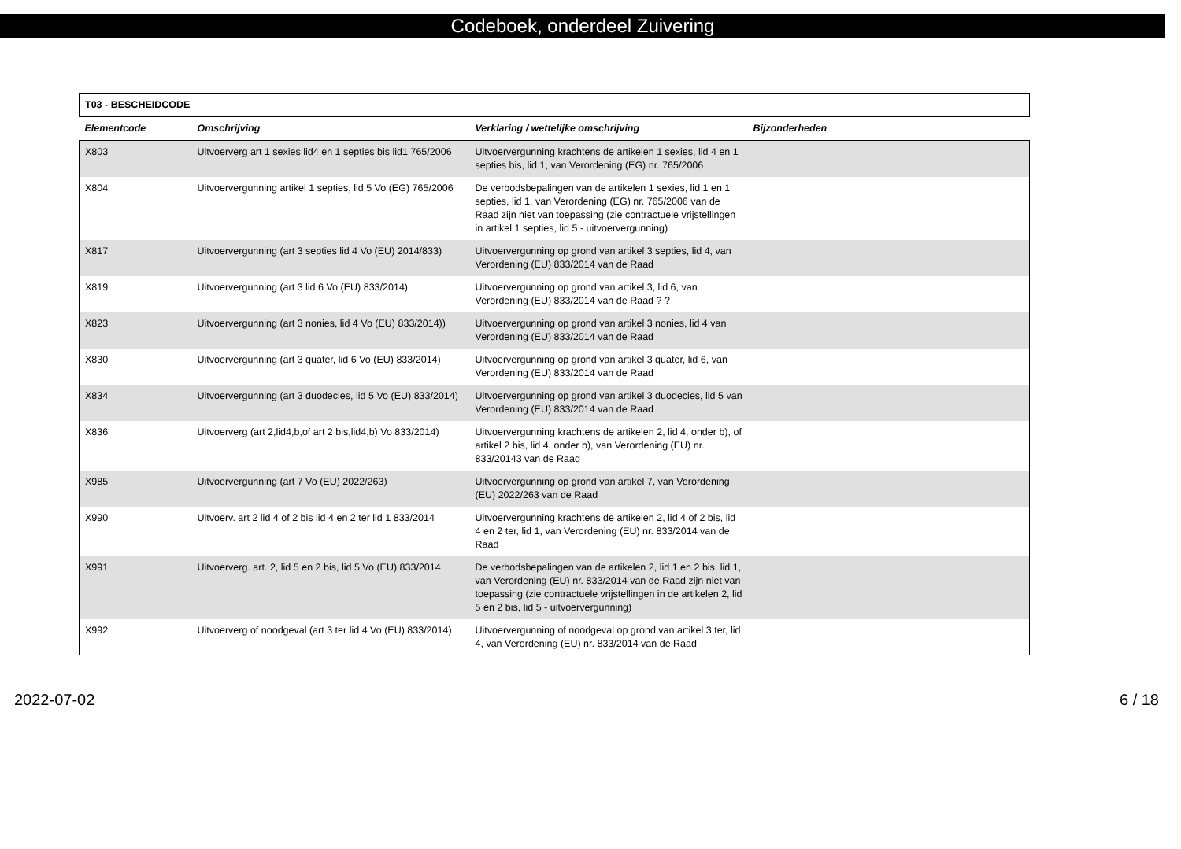Codeboek, onderdeel Zuivering
| T03 - BESCHEIDCODE | | | |
| --- | --- | --- | --- |
| Elementcode | Omschrijving | Verklaring / wettelijke omschrijving | Bijzonderheden |
| X803 | Uitvoerverg art 1 sexies lid4 en 1 septies bis lid1 765/2006 | Uitvoervergunning krachtens de artikelen 1 sexies, lid 4 en 1 septies bis, lid 1, van Verordening (EG) nr. 765/2006 | |
| X804 | Uitvoervergunning artikel 1 septies, lid 5 Vo (EG) 765/2006 | De verbodsbepalingen van de artikelen 1 sexies, lid 1 en 1 septies, lid 1, van Verordening (EG) nr. 765/2006 van de Raad zijn niet van toepassing (zie contractuele vrijstellingen in artikel 1 septies, lid 5 - uitvoervergunning) | |
| X817 | Uitvoervergunning (art 3 septies lid 4 Vo (EU) 2014/833) | Uitvoervergunning op grond van artikel 3 septies, lid 4, van Verordening (EU) 833/2014 van de Raad | |
| X819 | Uitvoervergunning (art 3 lid 6 Vo (EU) 833/2014) | Uitvoervergunning op grond van artikel 3, lid 6, van Verordening (EU) 833/2014 van de Raad ? ? | |
| X823 | Uitvoervergunning (art 3 nonies, lid 4 Vo (EU) 833/2014)) | Uitvoervergunning op grond van artikel 3 nonies, lid 4 van Verordening (EU) 833/2014 van de Raad | |
| X830 | Uitvoervergunning (art 3 quater, lid 6 Vo (EU) 833/2014) | Uitvoervergunning op grond van artikel 3 quater, lid 6, van Verordening (EU) 833/2014 van de Raad | |
| X834 | Uitvoervergunning (art 3 duodecies, lid 5 Vo (EU) 833/2014) | Uitvoervergunning op grond van artikel 3 duodecies, lid 5 van Verordening (EU) 833/2014 van de Raad | |
| X836 | Uitvoerverg (art 2,lid4,b,of art 2 bis,lid4,b) Vo 833/2014) | Uitvoervergunning krachtens de artikelen 2, lid 4, onder b), of artikel 2 bis, lid 4, onder b), van Verordening (EU) nr. 833/20143 van de Raad | |
| X985 | Uitvoervergunning (art 7 Vo (EU) 2022/263) | Uitvoervergunning op grond van artikel 7, van Verordening (EU) 2022/263 van de Raad | |
| X990 | Uitvoerv. art 2 lid 4 of 2 bis lid 4 en 2 ter lid 1 833/2014 | Uitvoervergunning krachtens de artikelen 2, lid 4 of 2 bis, lid 4 en 2 ter, lid 1, van Verordening (EU) nr. 833/2014 van de Raad | |
| X991 | Uitvoerverg. art. 2, lid 5 en 2 bis, lid 5 Vo (EU) 833/2014 | De verbodsbepalingen van de artikelen 2, lid 1 en 2 bis, lid 1, van Verordening (EU) nr. 833/2014 van de Raad zijn niet van toepassing (zie contractuele vrijstellingen in de artikelen 2, lid 5 en 2 bis, lid 5 - uitvoervergunning) | |
| X992 | Uitvoerverg of noodgeval (art 3 ter lid 4 Vo (EU) 833/2014) | Uitvoervergunning of noodgeval op grond van artikel 3 ter, lid 4, van Verordening (EU) nr. 833/2014 van de Raad | |
2022-07-02 6 / 18